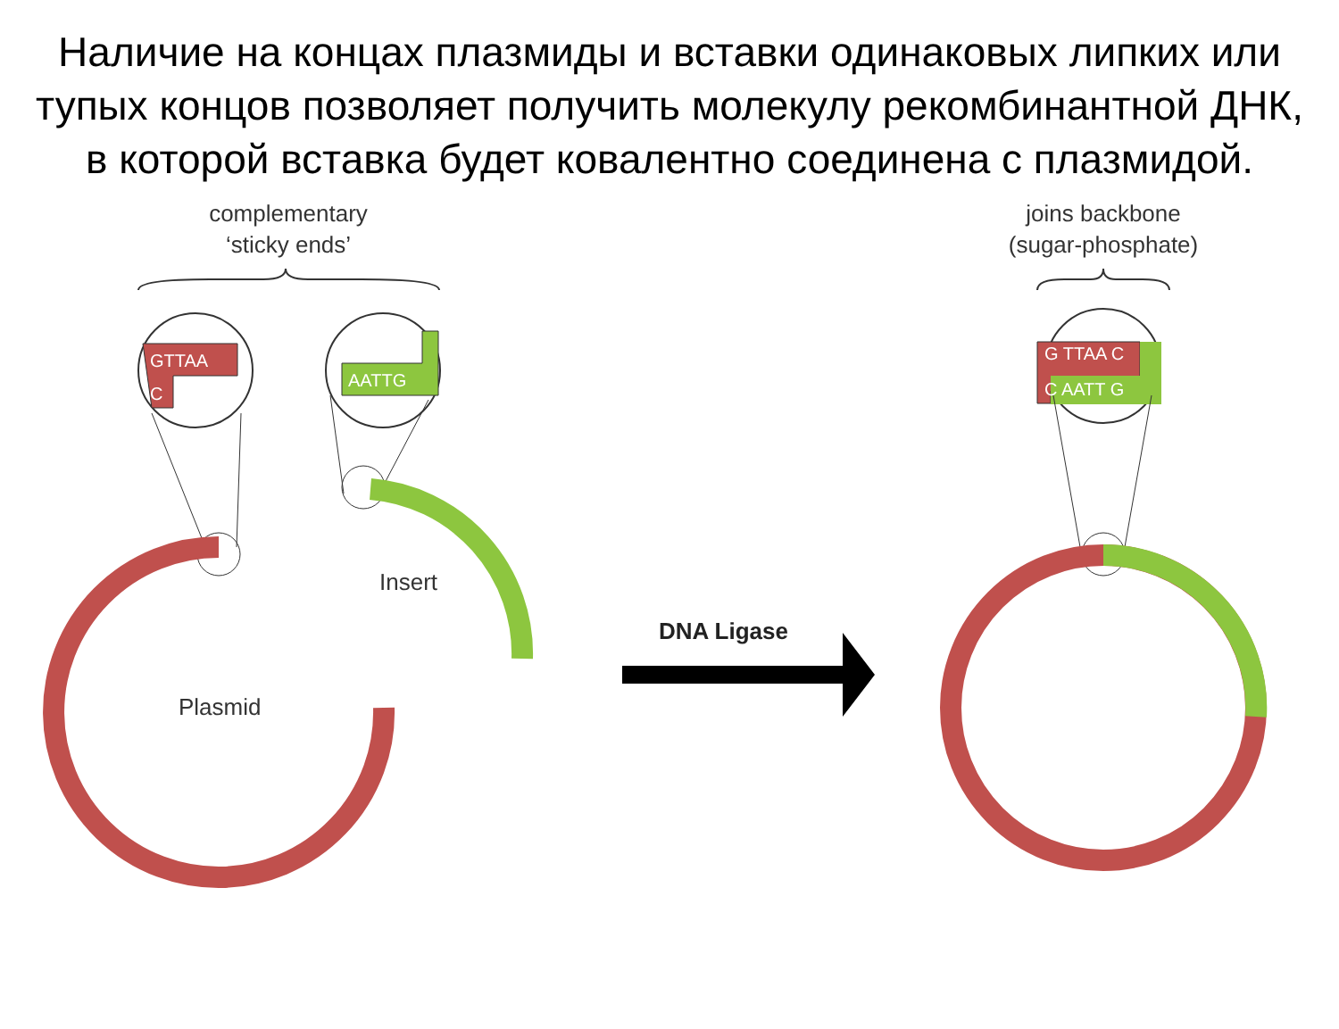Наличие на концах плазмиды и вставки одинаковых липких или тупых концов позволяет получить молекулу рекомбинантной ДНК, в которой вставка будет ковалентно соединена с плазмидой.
complementary
‘sticky ends’
joins backbone
(sugar-phosphate)
GTTAA
C
AATTG
G TTAA C
C AATT G
Insert
Plasmid
DNA Ligase